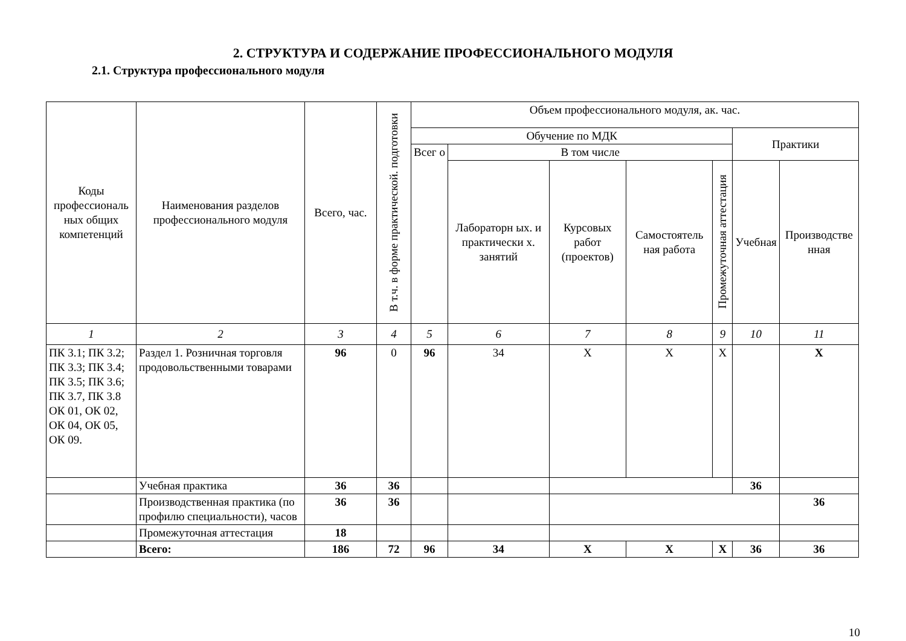2. СТРУКТУРА И СОДЕРЖАНИЕ ПРОФЕССИОНАЛЬНОГО МОДУЛЯ
2.1. Структура профессионального модуля
| Коды профессиональ ных общих компетенций | Наименования разделов профессионального модуля | Всего, час. | В т.ч. в форме практической. подготовки | Объем профессионального модуля, ак. час. | | | | | | |
| --- | --- | --- | --- | --- | --- | --- | --- | --- | --- | --- |
| | | | | Обучение по МДК | | | | | Практики | |
| | | | | Всег о | В том числе | | | | | |
| | | | | | Лабораторн ых. и практически х. занятий | Курсовых работ (проектов) | Самостоятель ная работа | Промежуточная аттестация | Учебная | Производстве нная |
| 1 | 2 | 3 | 4 | 5 | 6 | 7 | 8 | 9 | 10 | 11 |
| ПК 3.1; ПК 3.2; ПК 3.3; ПК 3.4; ПК 3.5; ПК 3.6; ПК 3.7, ПК 3.8 ОК 01, ОК 02, ОК 04, ОК 05, ОК 09. | Раздел 1. Розничная торговля продовольственными товарами | 96 | 0 | 96 | 34 | X | X | X | | X |
| | Учебная практика | 36 | 36 | | | | | | 36 | |
| | Производственная практика (по профилю специальности), часов | 36 | 36 | | | | | | | 36 |
| | Промежуточная аттестация | 18 | | | | | | | | |
| | Всего: | 186 | 72 | 96 | 34 | X | X | X | 36 | 36 |
10